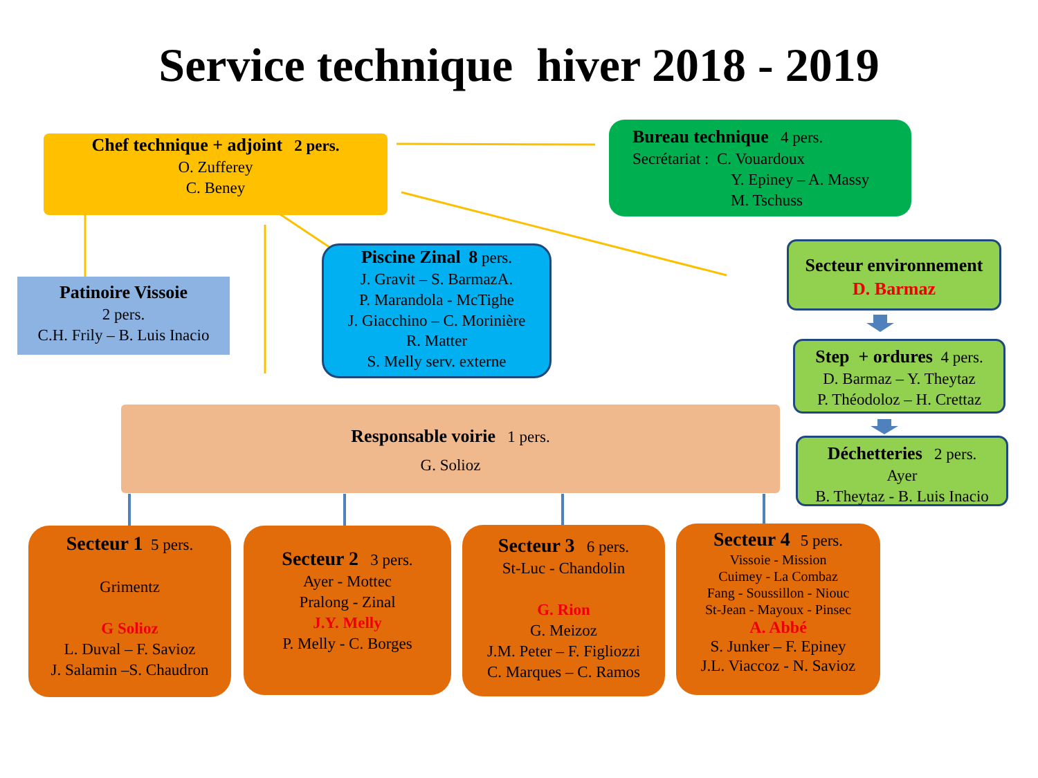Service technique hiver 2018 - 2019
Chef technique + adjoint 2 pers.
O. Zufferey
C. Beney
Bureau technique 4 pers.
Secrétariat : C. Vouardoux
Y. Epiney – A. Massy
M. Tschuss
Patinoire Vissoie
2 pers.
C.H. Frily – B. Luis Inacio
Piscine Zinal 8 pers.
J. Gravit – S. BarmazA.
P. Marandola - McTighe
J. Giacchino – C. Morinière
R. Matter
S. Melly serv. externe
Secteur environnement
D. Barmaz
Step + ordures 4 pers.
D. Barmaz – Y. Theytaz
P. Théodoloz – H. Crettaz
Déchetteries 2 pers.
Ayer
B. Theytaz - B. Luis Inacio
Responsable voirie 1 pers.
G. Solioz
Secteur 1 5 pers.
Grimentz
G Solioz
L. Duval – F. Savioz
J. Salamin –S. Chaudron
Secteur 2 3 pers.
Ayer - Mottec
Pralong - Zinal
J.Y. Melly
P. Melly - C. Borges
Secteur 3 6 pers.
St-Luc - Chandolin
G. Rion
G. Meizoz
J.M. Peter – F. Figliozzi
C. Marques – C. Ramos
Secteur 4 5 pers.
Vissoie - Mission
Cuimey - La Combaz
Fang - Soussillon - Niouc
St-Jean - Mayoux - Pinsec
A. Abbé
S. Junker – F. Epiney
J.L. Viaccoz - N. Savioz